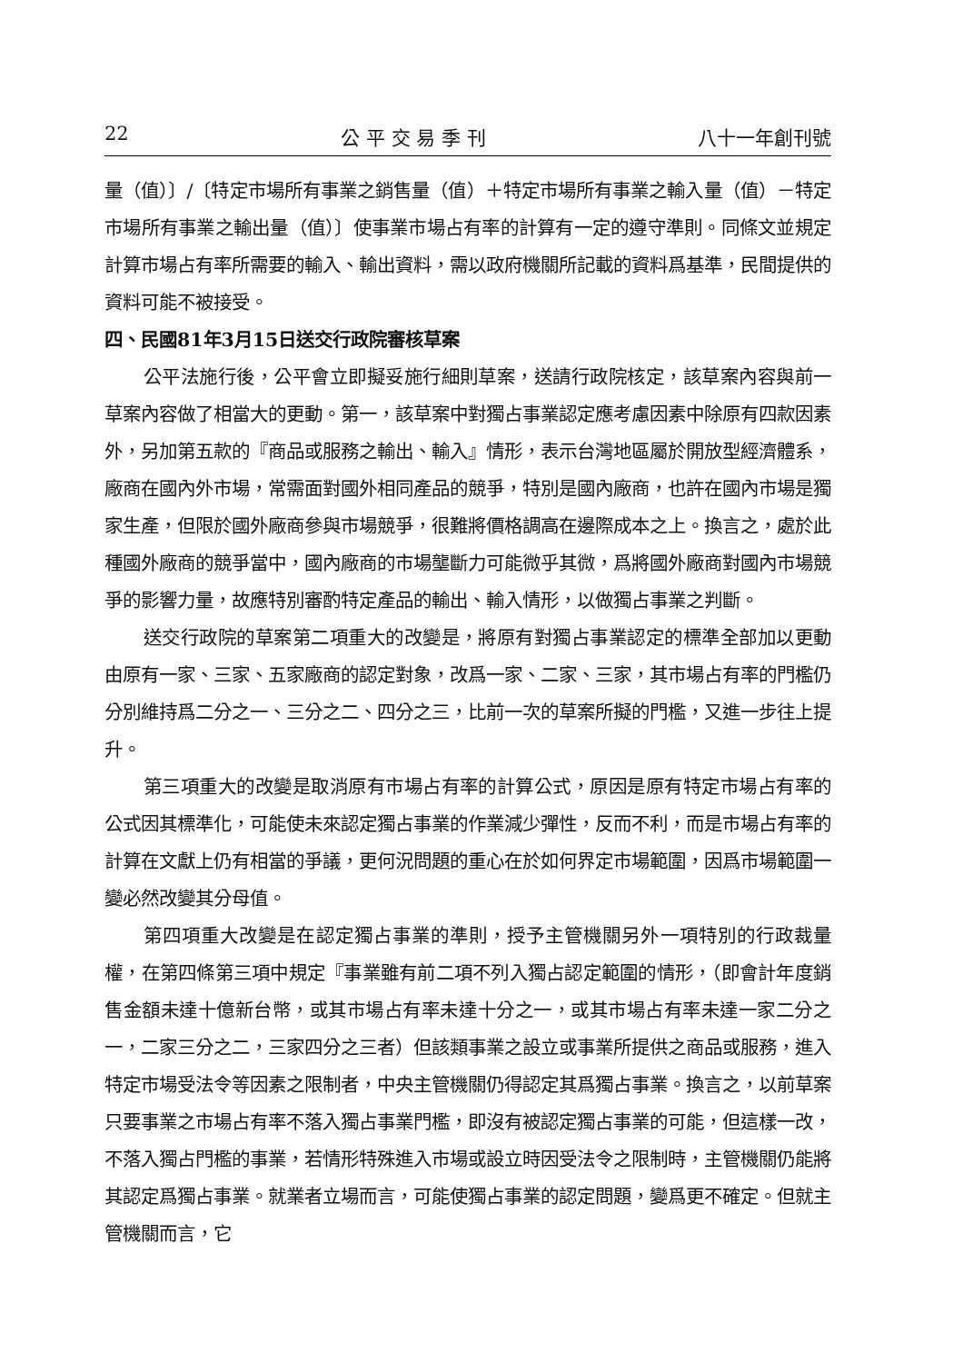22 公 平 交 易 季 刊 八十一年創刊號
量（值）〕/〔特定市場所有事業之銷售量（值）＋特定市場所有事業之輸入量（值）－特定市場所有事業之輸出量（值）〕使事業市場占有率的計算有一定的遵守準則。同條文並規定計算市場占有率所需要的輸入、輸出資料，需以政府機關所記載的資料爲基準，民間提供的資料可能不被接受。
四、民國81年3月15日送交行政院審核草案
公平法施行後，公平會立即擬妥施行細則草案，送請行政院核定，該草案內容與前一草案內容做了相當大的更動。第一，該草案中對獨占事業認定應考慮因素中除原有四款因素外，另加第五款的『商品或服務之輸出、輸入』情形，表示台灣地區屬於開放型經濟體系，廠商在國內外市場，常需面對國外相同產品的競爭，特別是國內廠商，也許在國內市場是獨家生產，但限於國外廠商參與市場競爭，很難將價格調高在邊際成本之上。換言之，處於此種國外廠商的競爭當中，國內廠商的市場壟斷力可能微乎其微，爲將國外廠商對國內市場競爭的影響力量，故應特別審酌特定產品的輸出、輸入情形，以做獨占事業之判斷。
送交行政院的草案第二項重大的改變是，將原有對獨占事業認定的標準全部加以更動由原有一家、三家、五家廠商的認定對象，改爲一家、二家、三家，其市場占有率的門檻仍分別維持爲二分之一、三分之二、四分之三，比前一次的草案所擬的門檻，又進一步往上提升。
第三項重大的改變是取消原有市場占有率的計算公式，原因是原有特定市場占有率的公式因其標準化，可能使未來認定獨占事業的作業減少彈性，反而不利，而是市場占有率的計算在文獻上仍有相當的爭議，更何況問題的重心在於如何界定市場範圍，因爲市場範圍一變必然改變其分母值。
第四項重大改變是在認定獨占事業的準則，授予主管機關另外一項特別的行政裁量權，在第四條第三項中規定『事業雖有前二項不列入獨占認定範圍的情形，（即會計年度銷售金額未達十億新台幣，或其市場占有率未達十分之一，或其市場占有率未達一家二分之一，二家三分之二，三家四分之三者）但該類事業之設立或事業所提供之商品或服務，進入特定市場受法令等因素之限制者，中央主管機關仍得認定其爲獨占事業。換言之，以前草案只要事業之市場占有率不落入獨占事業門檻，即沒有被認定獨占事業的可能，但這樣一改，不落入獨占門檻的事業，若情形特殊進入市場或設立時因受法令之限制時，主管機關仍能將其認定爲獨占事業。就業者立場而言，可能使獨占事業的認定問題，變爲更不確定。但就主管機關而言，它